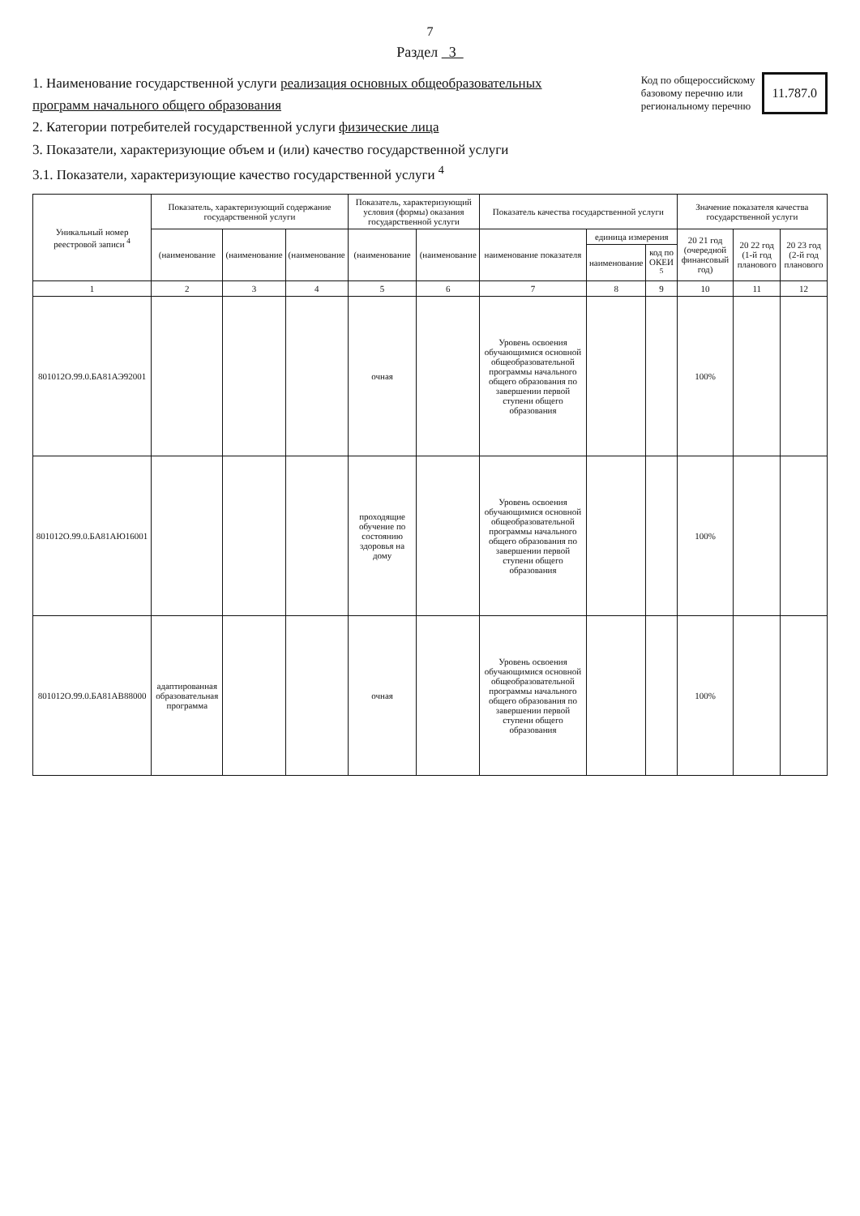7
Раздел 3
1. Наименование государственной услуги реализация основных общеобразовательных программ начального общего образования
2. Категории потребителей государственной услуги физические лица
3. Показатели, характеризующие объем и (или) качество государственной услуги
3.1. Показатели, характеризующие качество государственной услуги <sup>4</sup>
Код по общероссийскому
базовому перечню или
региональному перечню
11.787.0
| Уникальный номер реестровой записи <sup>4</sup> | Показатель, характеризующий содержание государственной услуги | | | Показатель, характеризующий условия (формы) оказания государственной услуги | | Показатель качества государственной услуги | | | Значение показателя качества государственной услуги | | |
| --- | --- | --- | --- | --- | --- | --- | --- | --- | --- | --- | --- |
| | (наименование | (наименование | (наименование | (наименование | (наименование | наименование показателя | единица измерения | | 20 21 год (очередной финансовый год) | 20 22 год (1-й год планового | 20 23 год (2-й год планового |
| | | | | | | | наименование | код по ОКЕИ <sup>5</sup> | | | |
| 1 | 2 | 3 | 4 | 5 | 6 | 7 | 8 | 9 | 10 | 11 | 12 |
| 801012О.99.0.БА81АЭ92001 | | | | очная | | Уровень освоения обучающимися основной общеобразовательной программы начального общего образования по завершении первой ступени общего образования | | | 100% | | |
| 801012О.99.0.БА81АЮ16001 | | | | проходящие обучение по состоянию здоровья на дому | | Уровень освоения обучающимися основной общеобразовательной программы начального общего образования по завершении первой ступени общего образования | | | 100% | | |
| 801012О.99.0.БА81АВ88000 | адаптированная образовательная программа | | | очная | | Уровень освоения обучающимися основной общеобразовательной программы начального общего образования по завершении первой ступени общего образования | | | 100% | | |